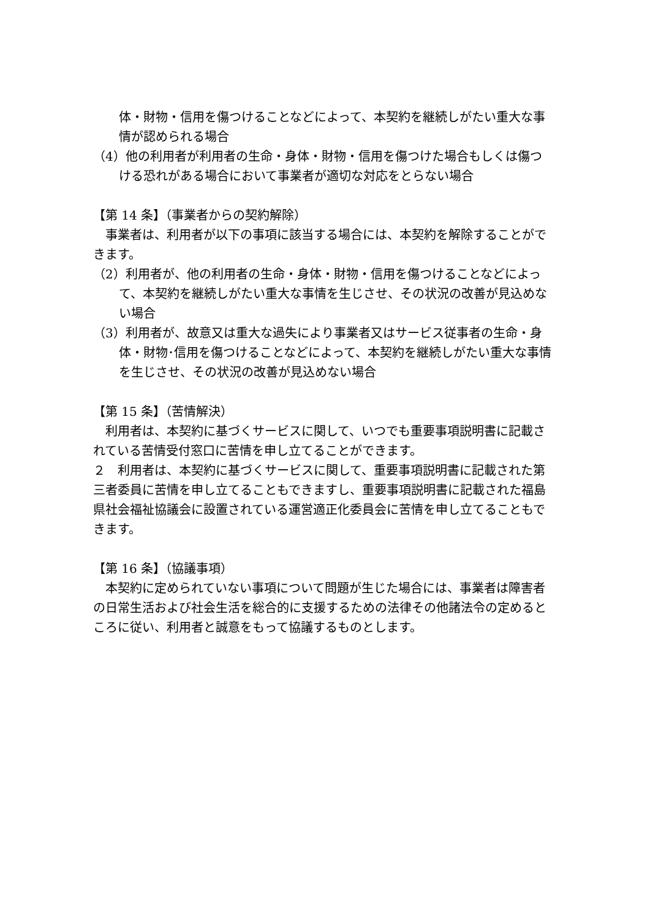体・財物・信用を傷つけることなどによって、本契約を継続しがたい重大な事情が認められる場合
（4）他の利用者が利用者の生命・身体・財物・信用を傷つけた場合もしくは傷つける恐れがある場合において事業者が適切な対応をとらない場合
【第 14 条】（事業者からの契約解除）
　事業者は、利用者が以下の事項に該当する場合には、本契約を解除することができます。
（2）利用者が、他の利用者の生命・身体・財物・信用を傷つけることなどによって、本契約を継続しがたい重大な事情を生じさせ、その状況の改善が見込めない場合
（3）利用者が、故意又は重大な過失により事業者又はサービス従事者の生命・身体・財物･信用を傷つけることなどによって、本契約を継続しがたい重大な事情を生じさせ、その状況の改善が見込めない場合
【第 15 条】（苦情解決）
　利用者は、本契約に基づくサービスに関して、いつでも重要事項説明書に記載されている苦情受付窓口に苦情を申し立てることができます。
２　利用者は、本契約に基づくサービスに関して、重要事項説明書に記載された第三者委員に苦情を申し立てることもできますし、重要事項説明書に記載された福島県社会福祉協議会に設置されている運営適正化委員会に苦情を申し立てることもできます。
【第 16 条】（協議事項）
　本契約に定められていない事項について問題が生じた場合には、事業者は障害者の日常生活および社会生活を総合的に支援するための法律その他諸法令の定めるところに従い、利用者と誠意をもって協議するものとします。